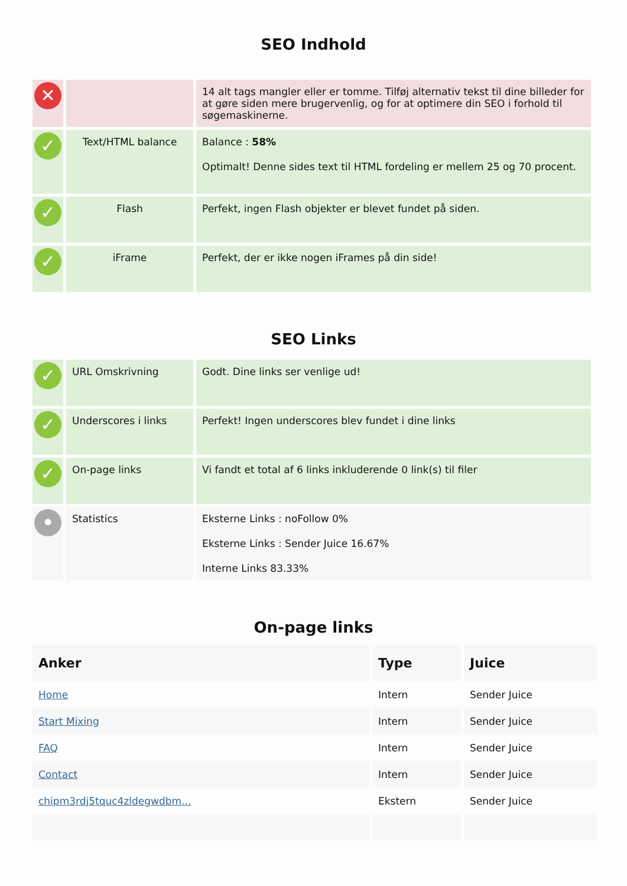SEO Indhold
| ✕ | | 14 alt tags mangler eller er tomme. Tilføj alternativ tekst til dine billeder for at gøre siden mere brugervenlig, og for at optimere din SEO i forhold til søgemaskinerne. |
| ✓ | Text/HTML balance | Balance : 58% Optimalt! Denne sides text til HTML fordeling er mellem 25 og 70 procent. |
| ✓ | Flash | Perfekt, ingen Flash objekter er blevet fundet på siden. |
| ✓ | iFrame | Perfekt, der er ikke nogen iFrames på din side! |
SEO Links
| ✓ | URL Omskrivning | Godt. Dine links ser venlige ud! |
| ✓ | Underscores i links | Perfekt! Ingen underscores blev fundet i dine links |
| ✓ | On-page links | Vi fandt et total af 6 links inkluderende 0 link(s) til filer |
| • | Statistics | Eksterne Links : noFollow 0% Eksterne Links : Sender Juice 16.67% Interne Links 83.33% |
On-page links
| Anker | Type | Juice |
| --- | --- | --- |
| Home | Intern | Sender Juice |
| Start Mixing | Intern | Sender Juice |
| FAQ | Intern | Sender Juice |
| Contact | Intern | Sender Juice |
| chipm3rdj5tquc4zldegwdbm... | Ekstern | Sender Juice |